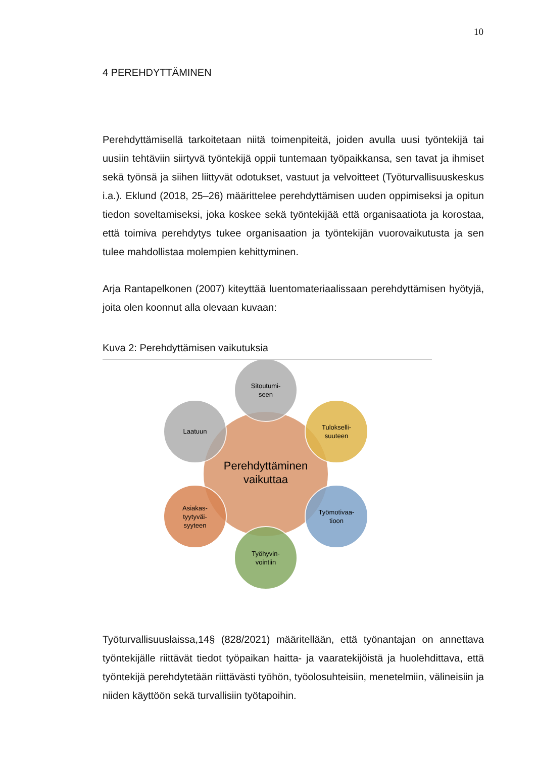10
4 PEREHDYTTÄMINEN
Perehdyttämisellä tarkoitetaan niitä toimenpiteitä, joiden avulla uusi työntekijä tai uusiin tehtäviin siirtyvä työntekijä oppii tuntemaan työpaikkansa, sen tavat ja ihmiset sekä työnsä ja siihen liittyvät odotukset, vastuut ja velvoitteet (Työturvallisuuskeskus i.a.). Eklund (2018, 25–26) määrittelee perehdyttämisen uuden oppimiseksi ja opitun tiedon soveltamiseksi, joka koskee sekä työntekijää että organisaatiota ja korostaa, että toimiva perehdytys tukee organisaation ja työntekijän vuorovaikutusta ja sen tulee mahdollistaa molempien kehittyminen.
Arja Rantapelkonen (2007) kiteyttää luentomateriaalissaan perehdyttämisen hyötyjä, joita olen koonnut alla olevaan kuvaan:
Kuva 2: Perehdyttämisen vaikutuksia
Perehdyttäminen
vaikuttaa
Sitoutumi-
seen
Tulokselli-
suuteen
Työmotivaa-
tioon
Työhyvin-
vointiin
Asiakas-
tyytyväi-
syyteen
Laatuun
Työturvallisuuslaissa,14§ (828/2021) määritellään, että työnantajan on annettava työntekijälle riittävät tiedot työpaikan haitta- ja vaaratekijöistä ja huolehdittava, että työntekijä perehdytetään riittävästi työhön, työolosuhteisiin, menetelmiin, välineisiin ja niiden käyttöön sekä turvallisiin työtapoihin.